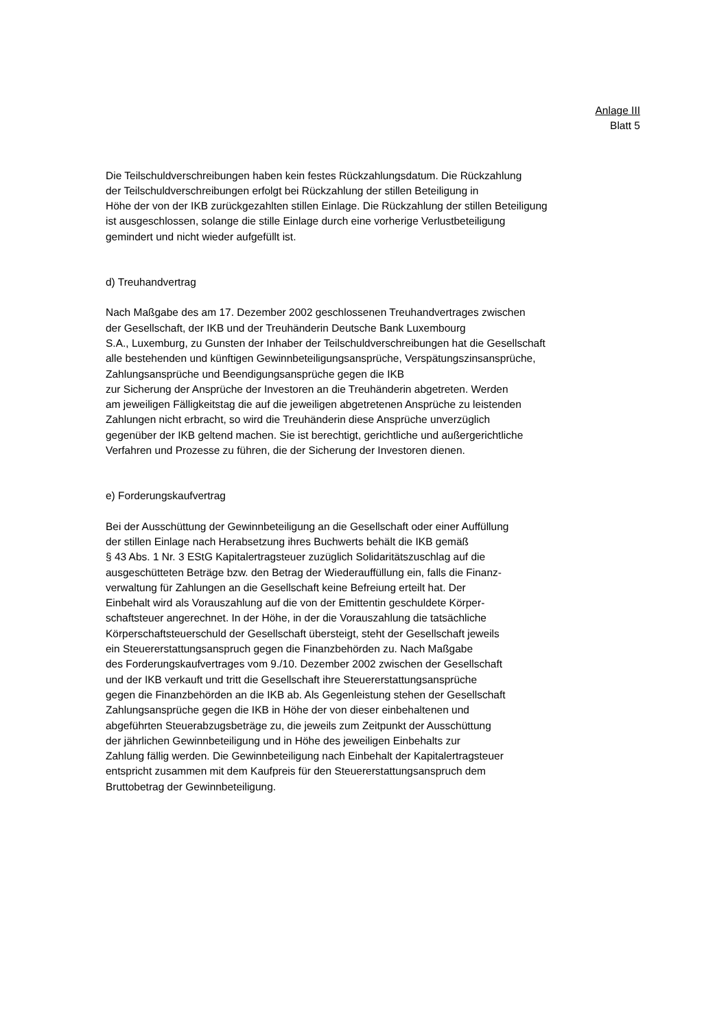Anlage III
Blatt 5
Die Teilschuldverschreibungen haben kein festes Rückzahlungsdatum. Die Rückzahlung
der Teilschuldverschreibungen erfolgt bei Rückzahlung der stillen Beteiligung in
Höhe der von der IKB zurückgezahlten stillen Einlage. Die Rückzahlung der stillen Beteiligung
ist ausgeschlossen, solange die stille Einlage durch eine vorherige Verlustbeteiligung
gemindert und nicht wieder aufgefüllt ist.
d) Treuhandvertrag
Nach Maßgabe des am 17. Dezember 2002 geschlossenen Treuhandvertrages zwischen
der Gesellschaft, der IKB und der Treuhänderin Deutsche Bank Luxembourg
S.A., Luxemburg, zu Gunsten der Inhaber der Teilschuldverschreibungen hat die Gesellschaft
alle bestehenden und künftigen Gewinnbeteiligungsansprüche, Verspätungszinsansprüche,
Zahlungsansprüche und Beendigungsansprüche gegen die IKB
zur Sicherung der Ansprüche der Investoren an die Treuhänderin abgetreten. Werden
am jeweiligen Fälligkeitstag die auf die jeweiligen abgetretenen Ansprüche zu leistenden
Zahlungen nicht erbracht, so wird die Treuhänderin diese Ansprüche unverzüglich
gegenüber der IKB geltend machen. Sie ist berechtigt, gerichtliche und außergerichtliche
Verfahren und Prozesse zu führen, die der Sicherung der Investoren dienen.
e) Forderungskaufvertrag
Bei der Ausschüttung der Gewinnbeteiligung an die Gesellschaft oder einer Auffüllung
der stillen Einlage nach Herabsetzung ihres Buchwerts behält die IKB gemäß
§ 43 Abs. 1 Nr. 3 EStG Kapitalertragsteuer zuzüglich Solidaritätszuschlag auf die
ausgeschütteten Beträge bzw. den Betrag der Wiederauffüllung ein, falls die Finanz-
verwaltung für Zahlungen an die Gesellschaft keine Befreiung erteilt hat. Der
Einbehalt wird als Vorauszahlung auf die von der Emittentin geschuldete Körper-
schaftsteuer angerechnet. In der Höhe, in der die Vorauszahlung die tatsächliche
Körperschaftsteuerschuld der Gesellschaft übersteigt, steht der Gesellschaft jeweils
ein Steuererstattungsanspruch gegen die Finanzbehörden zu. Nach Maßgabe
des Forderungskaufvertrages vom 9./10. Dezember 2002 zwischen der Gesellschaft
und der IKB verkauft und tritt die Gesellschaft ihre Steuererstattungsansprüche
gegen die Finanzbehörden an die IKB ab. Als Gegenleistung stehen der Gesellschaft
Zahlungsansprüche gegen die IKB in Höhe der von dieser einbehaltenen und
abgeführten Steuerabzugsbeträge zu, die jeweils zum Zeitpunkt der Ausschüttung
der jährlichen Gewinnbeteiligung und in Höhe des jeweiligen Einbehalts zur
Zahlung fällig werden. Die Gewinnbeteiligung nach Einbehalt der Kapitalertragsteuer
entspricht zusammen mit dem Kaufpreis für den Steuererstattungsanspruch dem
Bruttobetrag der Gewinnbeteiligung.